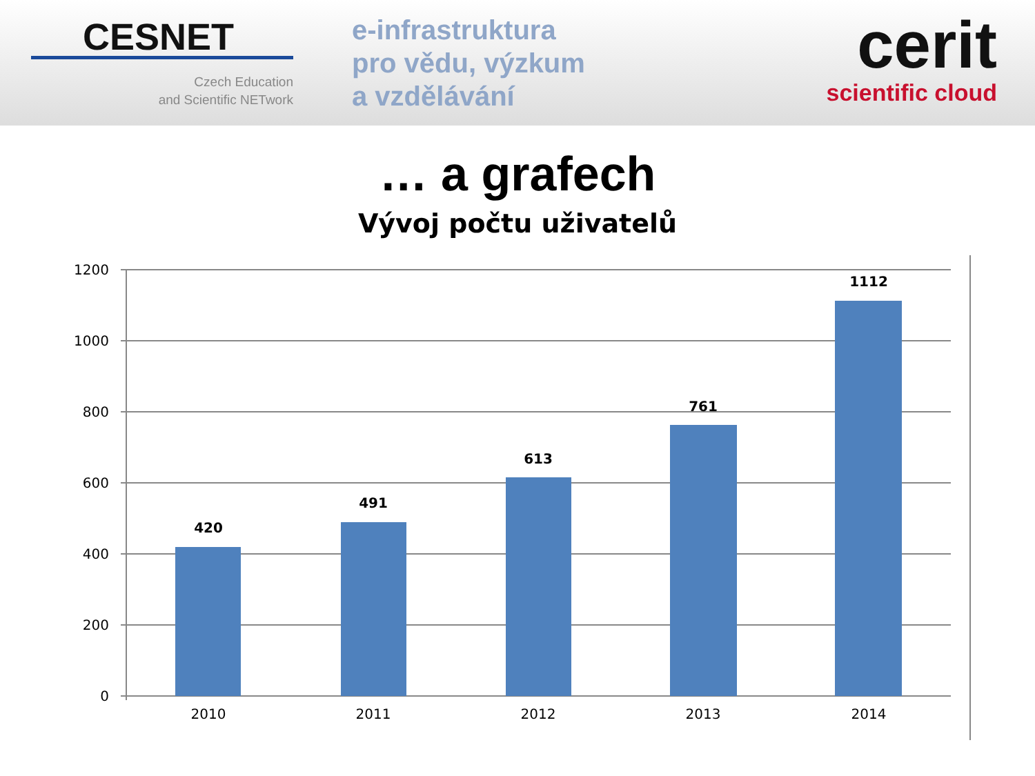CESNET
Czech Education
and Scientific NETwork
e-infrastruktura
pro vědu, výzkum
a vzdělávání
cerit
scientific cloud
… a grafech
Vývoj počtu uživatelů
1200
1000
800
600
400
200
0
2010
2011
2012
2013
2014
420
491
613
761
1112